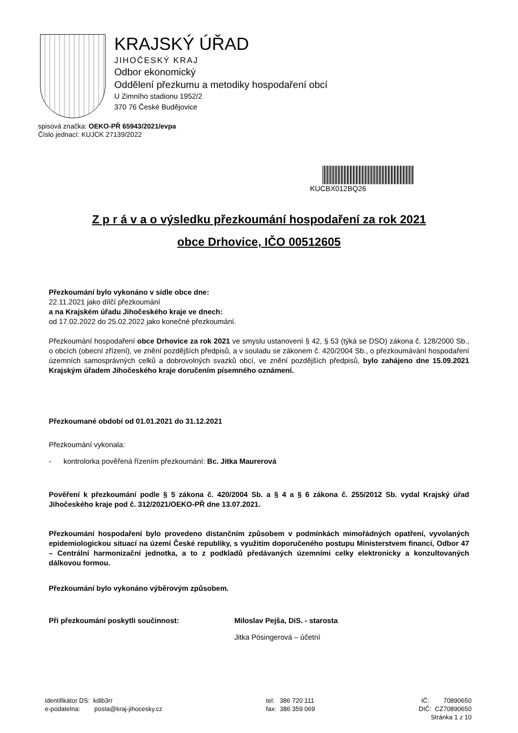KRAJSKÝ ÚŘAD
JIHOČESKÝ KRAJ
Odbor ekonomický
Oddělení přezkumu a metodiky hospodaření obcí
U Zimního stadionu 1952/2
370 76 České Budějovice
spisová značka: OEKO-PŘ 65943/2021/evpa
Číslo jednací: KUJCK 27139/2022
KUCBX012BQ26
Z p r á v a o výsledku přezkoumání hospodaření za rok 2021
obce Drhovice, IČO 00512605
Přezkoumání bylo vykonáno v sídle obce dne:
22.11.2021 jako dílčí přezkoumání
a na Krajském úřadu Jihočeského kraje ve dnech:
od 17.02.2022 do 25.02.2022 jako konečné přezkoumání.
Přezkoumání hospodaření obce Drhovice za rok 2021 ve smyslu ustanovení § 42, § 53 (týká se DSO) zákona č. 128/2000 Sb., o obcích (obecní zřízení), ve znění pozdějších předpisů, a v souladu se zákonem č. 420/2004 Sb., o přezkoumávání hospodaření územních samosprávných celků a dobrovolných svazků obcí, ve znění pozdějších předpisů, bylo zahájeno dne 15.09.2021 Krajským úřadem Jihočeského kraje doručením písemného oznámení.
Přezkoumané období od 01.01.2021 do 31.12.2021
Přezkoumání vykonala:
- kontrolorka pověřená řízením přezkoumání: Bc. Jitka Maurerová
Pověření k přezkoumání podle § 5 zákona č. 420/2004 Sb. a § 4 a § 6 zákona č. 255/2012 Sb. vydal Krajský úřad Jihočeského kraje pod č. 312/2021/OEKO-PŘ dne 13.07.2021.
Přezkoumání hospodaření bylo provedeno distančním způsobem v podmínkách mimořádných opatření, vyvolaných epidemiologickou situací na území České republiky, s využitím doporučeného postupu Ministerstvem financí, Odbor 47 – Centrální harmonizační jednotka, a to z podkladů předávaných územními celky elektronicky a konzultovaných dálkovou formou.
Přezkoumání bylo vykonáno výběrovým způsobem.
Při přezkoumání poskytli součinnost: Miloslav Pejša, DiS. - starosta
Jitka Pösingerová – účetní
identifikátor DS: kdib3rr
e-podatelna: posta@kraj-jihocesky.cz
tel: 386 720 111
fax: 386 359 069
IČ: 70890650
DIČ: CZ70890650
Stránka 1 z 10